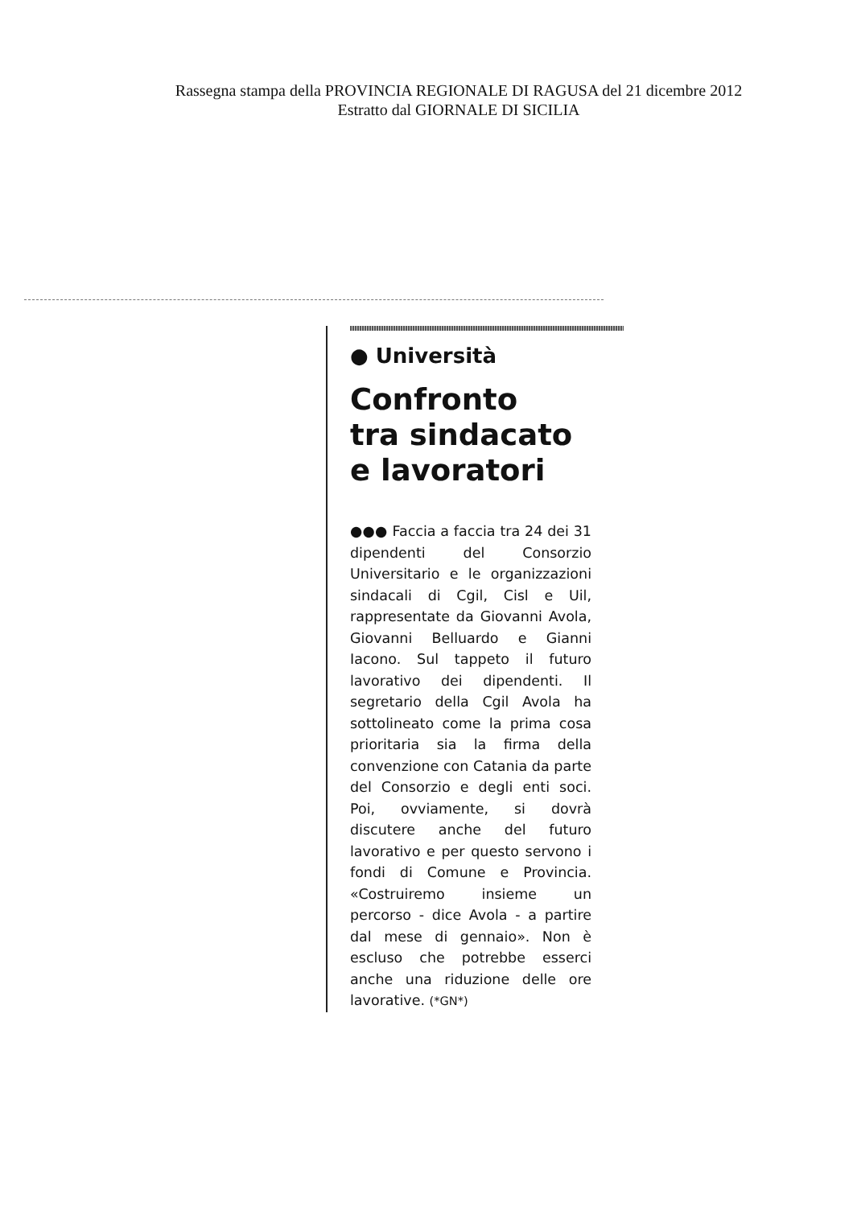Rassegna stampa della PROVINCIA REGIONALE DI RAGUSA del 21 dicembre 2012
Estratto dal GIORNALE DI SICILIA
● Università
Confronto
tra sindacato
e lavoratori
●●● Faccia a faccia tra 24 dei 31 dipendenti del Consorzio Universitario e le organizzazioni sindacali di Cgil, Cisl e Uil, rappresentate da Giovanni Avola, Giovanni Belluardo e Gianni Iacono. Sul tappeto il futuro lavorativo dei dipendenti. Il segretario della Cgil Avola ha sottolineato come la prima cosa prioritaria sia la firma della convenzione con Catania da parte del Consorzio e degli enti soci. Poi, ovviamente, si dovrà discutere anche del futuro lavorativo e per questo servono i fondi di Comune e Provincia. «Costruiremo insieme un percorso - dice Avola - a partire dal mese di gennaio». Non è escluso che potrebbe esserci anche una riduzione delle ore lavorative. (*GN*)